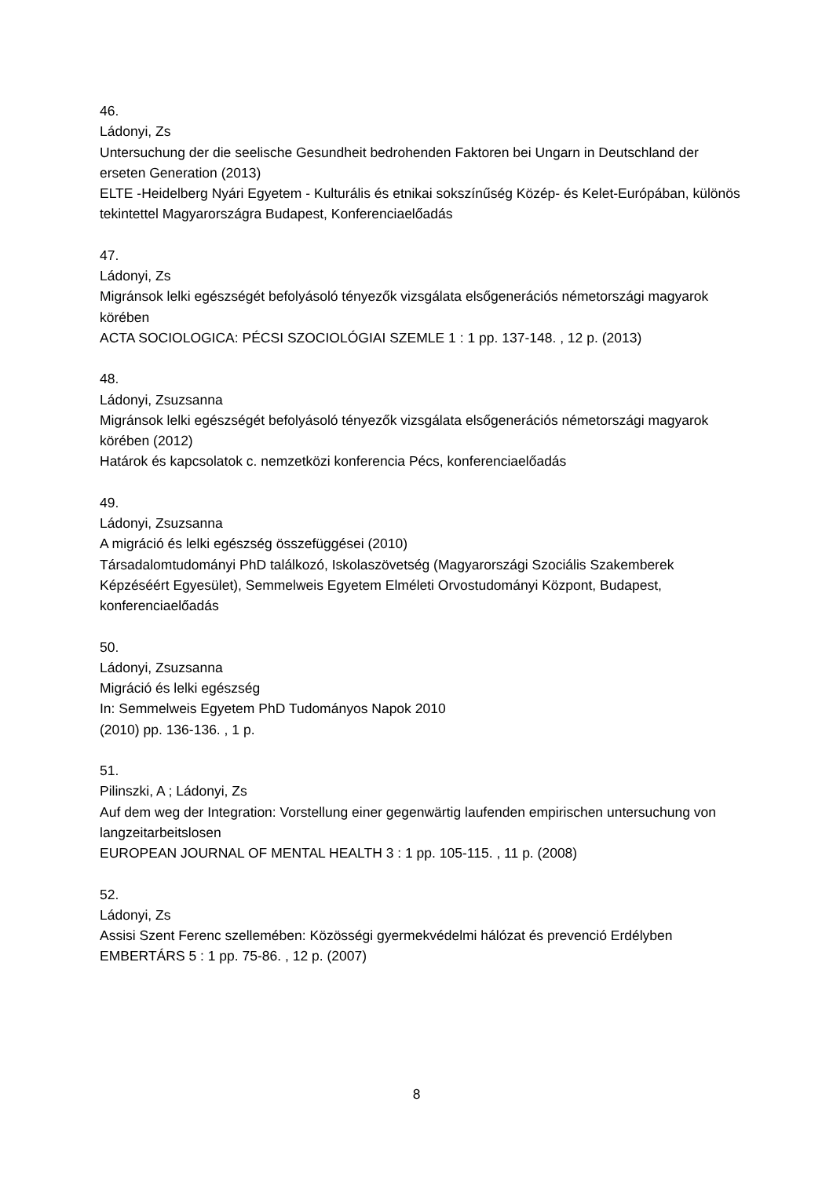46.
Ládonyi, Zs
Untersuchung der die seelische Gesundheit bedrohenden Faktoren bei Ungarn in Deutschland der erseten Generation (2013)
ELTE -Heidelberg Nyári Egyetem - Kulturális és etnikai sokszínűség Közép- és Kelet-Európában, különös tekintettel Magyarországra Budapest, Konferenciaelőadás
47.
Ládonyi, Zs
Migránsok lelki egészségét befolyásoló tényezők vizsgálata elsőgenerációs németországi magyarok körében
ACTA SOCIOLOGICA: PÉCSI SZOCIOLÓGIAI SZEMLE 1 : 1 pp. 137-148. , 12 p. (2013)
48.
Ládonyi, Zsuzsanna
Migránsok lelki egészségét befolyásoló tényezők vizsgálata elsőgenerációs németországi magyarok körében (2012)
Határok és kapcsolatok c. nemzetközi konferencia Pécs, konferenciaelőadás
49.
Ládonyi, Zsuzsanna
A migráció és lelki egészség összefüggései (2010)
Társadalomtudományi PhD találkozó, Iskolaszövetség (Magyarországi Szociális Szakemberek Képzéséért Egyesület), Semmelweis Egyetem Elméleti Orvostudományi Központ, Budapest, konferenciaelőadás
50.
Ládonyi, Zsuzsanna
Migráció és lelki egészség
In: Semmelweis Egyetem PhD Tudományos Napok 2010
(2010) pp. 136-136. , 1 p.
51.
Pilinszki, A ; Ládonyi, Zs
Auf dem weg der Integration: Vorstellung einer gegenwärtig laufenden empirischen untersuchung von langzeitarbeitslosen
EUROPEAN JOURNAL OF MENTAL HEALTH 3 : 1 pp. 105-115. , 11 p. (2008)
52.
Ládonyi, Zs
Assisi Szent Ferenc szellemében: Közösségi gyermekvédelmi hálózat és prevenció Erdélyben
EMBERTÁRS 5 : 1 pp. 75-86. , 12 p. (2007)
8